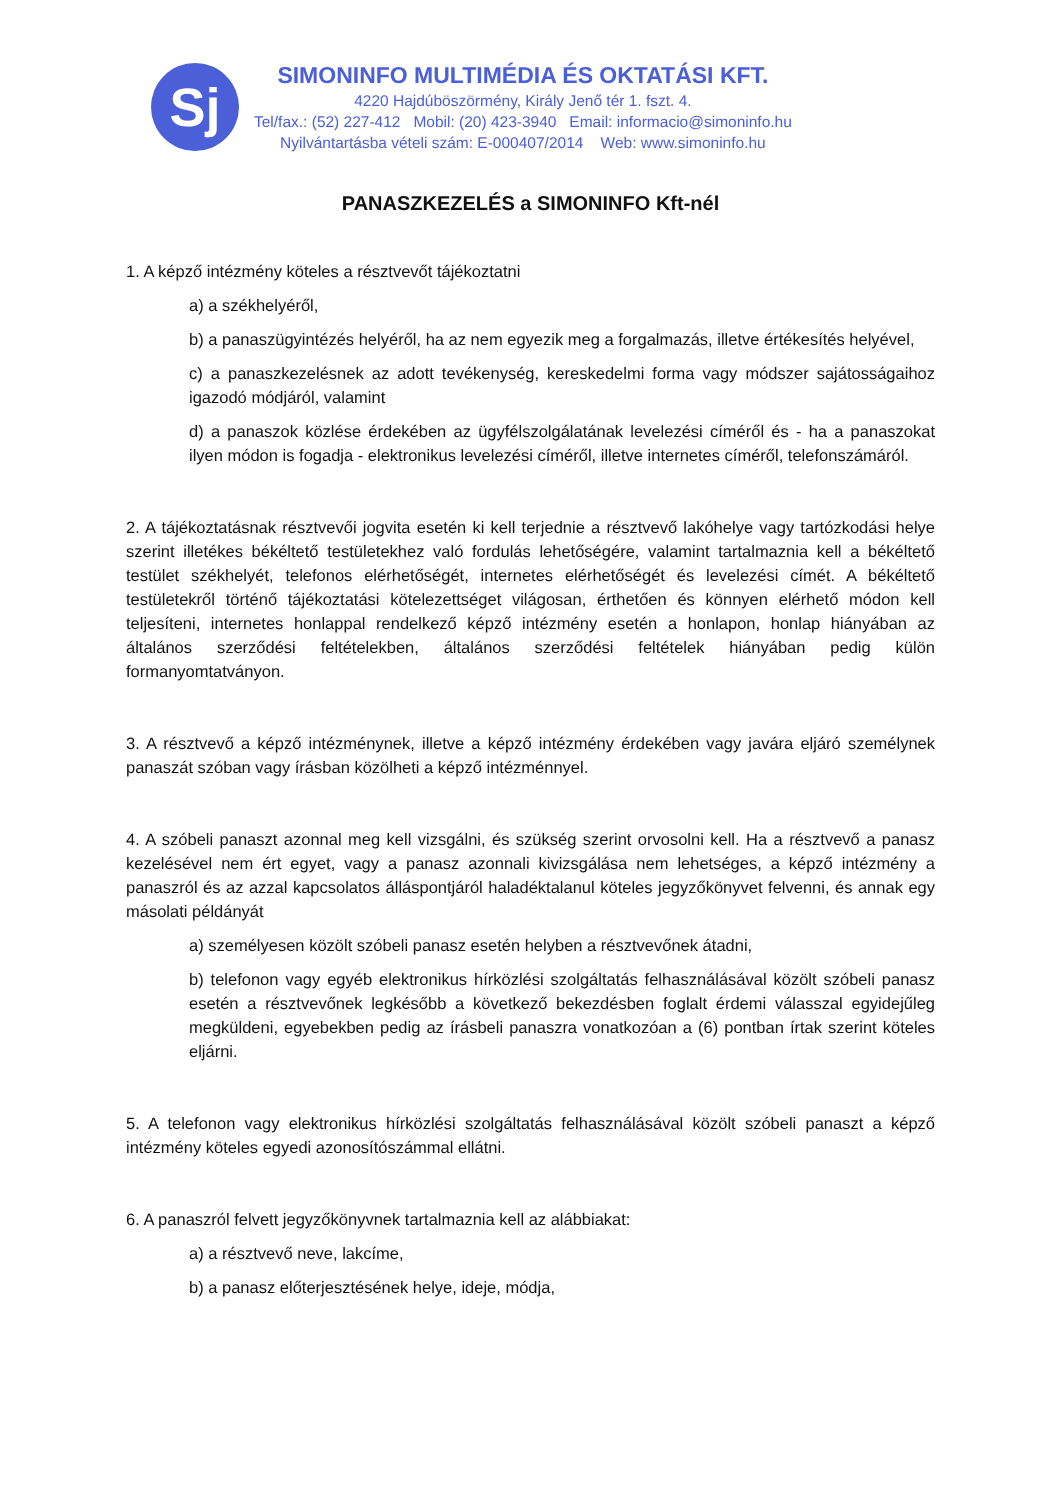Sj
SIMONINFO MULTIMÉDIA ÉS OKTATÁSI KFT.
4220 Hajdúböszörmény, Király Jenő tér 1. fszt. 4.
Tel/fax.: (52) 227-412 Mobil: (20) 423-3940 Email: informacio@simoninfo.hu
Nyilvántartásba vételi szám: E-000407/2014 Web: www.simoninfo.hu
PANASZKEZELÉS a SIMONINFO Kft-nél
1. A képző intézmény köteles a résztvevőt tájékoztatni
a) a székhelyéről,
b) a panaszügyintézés helyéről, ha az nem egyezik meg a forgalmazás, illetve értékesítés helyével,
c) a panaszkezelésnek az adott tevékenység, kereskedelmi forma vagy módszer sajátosságaihoz igazodó módjáról, valamint
d) a panaszok közlése érdekében az ügyfélszolgálatának levelezési címéről és - ha a panaszokat ilyen módon is fogadja - elektronikus levelezési címéről, illetve internetes címéről, telefonszámáról.
2. A tájékoztatásnak résztvevői jogvita esetén ki kell terjednie a résztvevő lakóhelye vagy tartózkodási helye szerint illetékes békéltető testületekhez való fordulás lehetőségére, valamint tartalmaznia kell a békéltető testület székhelyét, telefonos elérhetőségét, internetes elérhetőségét és levelezési címét. A békéltető testületekről történő tájékoztatási kötelezettséget világosan, érthetően és könnyen elérhető módon kell teljesíteni, internetes honlappal rendelkező képző intézmény esetén a honlapon, honlap hiányában az általános szerződési feltételekben, általános szerződési feltételek hiányában pedig külön formanyomtatványon.
3. A résztvevő a képző intézménynek, illetve a képző intézmény érdekében vagy javára eljáró személynek panaszát szóban vagy írásban közölheti a képző intézménnyel.
4. A szóbeli panaszt azonnal meg kell vizsgálni, és szükség szerint orvosolni kell. Ha a résztvevő a panasz kezelésével nem ért egyet, vagy a panasz azonnali kivizsgálása nem lehetséges, a képző intézmény a panaszról és az azzal kapcsolatos álláspontjáról haladéktalanul köteles jegyzőkönyvet felvenni, és annak egy másolati példányát
a) személyesen közölt szóbeli panasz esetén helyben a résztvevőnek átadni,
b) telefonon vagy egyéb elektronikus hírközlési szolgáltatás felhasználásával közölt szóbeli panasz esetén a résztvevőnek legkésőbb a következő bekezdésben foglalt érdemi válasszal egyidejűleg megküldeni, egyebekben pedig az írásbeli panaszra vonatkozóan a (6) pontban írtak szerint köteles eljárni.
5. A telefonon vagy elektronikus hírközlési szolgáltatás felhasználásával közölt szóbeli panaszt a képző intézmény köteles egyedi azonosítószámmal ellátni.
6. A panaszról felvett jegyzőkönyvnek tartalmaznia kell az alábbiakat:
a) a résztvevő neve, lakcíme,
b) a panasz előterjesztésének helye, ideje, módja,